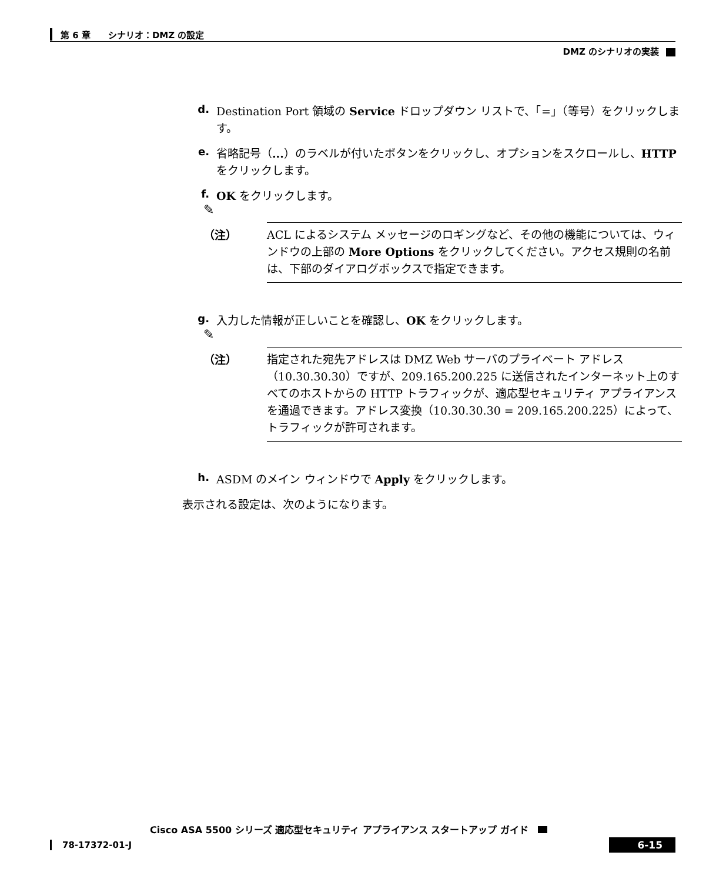第 6 章　　シナリオ：DMZ の設定
DMZ のシナリオの実装
d. Destination Port 領域の Service ドロップダウン リストで、「=」（等号）をクリックします。
e. 省略記号（...）のラベルが付いたボタンをクリックし、オプションをスクロールし、HTTP をクリックします。
f. OK をクリックします。
✎
（注） ACL によるシステム メッセージのロギングなど、その他の機能については、ウィンドウの上部の More Options をクリックしてください。アクセス規則の名前は、下部のダイアログボックスで指定できます。
g. 入力した情報が正しいことを確認し、OK をクリックします。
✎
（注） 指定された宛先アドレスは DMZ Web サーバのプライベート アドレス（10.30.30.30）ですが、209.165.200.225 に送信されたインターネット上のすべてのホストからの HTTP トラフィックが、適応型セキュリティ アプライアンスを通過できます。アドレス変換（10.30.30.30 = 209.165.200.225）によって、トラフィックが許可されます。
h. ASDM のメイン ウィンドウで Apply をクリックします。
表示される設定は、次のようになります。
Cisco ASA 5500 シリーズ 適応型セキュリティ アプライアンス スタートアップ ガイド
78-17372-01-J 6-15